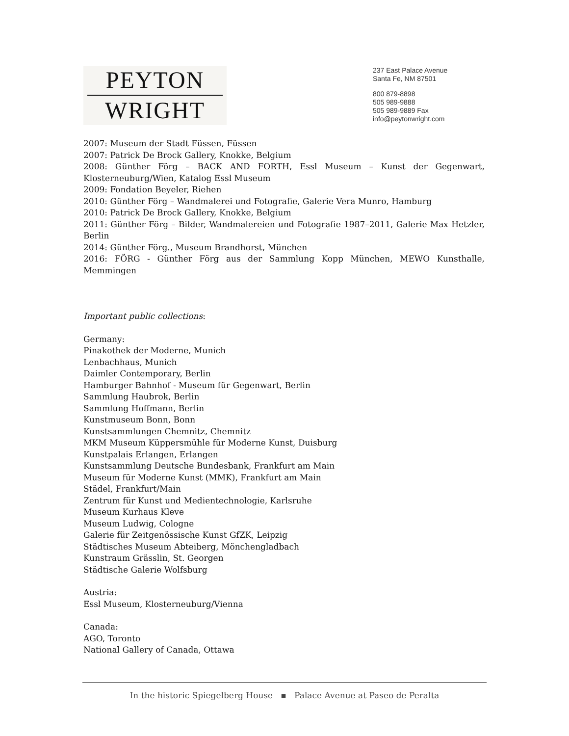PEYTON
WRIGHT
237 East Palace Avenue
Santa Fe, NM 87501
800 879-8898
505 989-9888
505 989-9889 Fax
info@peytonwright.com
2007: Museum der Stadt Füssen, Füssen
2007: Patrick De Brock Gallery, Knokke, Belgium
2008: Günther Förg – BACK AND FORTH, Essl Museum – Kunst der Gegenwart, Klosterneuburg/Wien, Katalog Essl Museum
2009: Fondation Beyeler, Riehen
2010: Günther Förg – Wandmalerei und Fotografie, Galerie Vera Munro, Hamburg
2010: Patrick De Brock Gallery, Knokke, Belgium
2011: Günther Förg – Bilder, Wandmalereien und Fotografie 1987–2011, Galerie Max Hetzler, Berlin
2014: Günther Förg., Museum Brandhorst, München
2016: FÖRG - Günther Förg aus der Sammlung Kopp München, MEWO Kunsthalle, Memmingen
Important public collections:
Germany:
Pinakothek der Moderne, Munich
Lenbachhaus, Munich
Daimler Contemporary, Berlin
Hamburger Bahnhof - Museum für Gegenwart, Berlin
Sammlung Haubrok, Berlin
Sammlung Hoffmann, Berlin
Kunstmuseum Bonn, Bonn
Kunstsammlungen Chemnitz, Chemnitz
MKM Museum Küppersmühle für Moderne Kunst, Duisburg
Kunstpalais Erlangen, Erlangen
Kunstsammlung Deutsche Bundesbank, Frankfurt am Main
Museum für Moderne Kunst (MMK), Frankfurt am Main
Städel, Frankfurt/Main
Zentrum für Kunst und Medientechnologie, Karlsruhe
Museum Kurhaus Kleve
Museum Ludwig, Cologne
Galerie für Zeitgenössische Kunst GfZK, Leipzig
Städtisches Museum Abteiberg, Mönchengladbach
Kunstraum Grässlin, St. Georgen
Städtische Galerie Wolfsburg
Austria:
Essl Museum, Klosterneuburg/Vienna
Canada:
AGO, Toronto
National Gallery of Canada, Ottawa
In the historic Spiegelberg House ▪ Palace Avenue at Paseo de Peralta